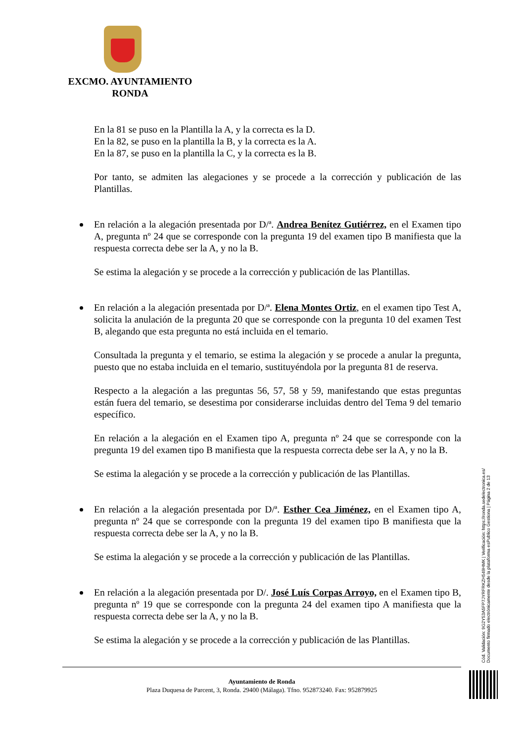EXCMO. AYUNTAMIENTO
RONDA
En la 81 se puso en la Plantilla la A, y la correcta es la D.
En la 82, se puso en la plantilla la B, y la correcta es la A.
En la 87, se puso en la plantilla la C, y la correcta es la B.
Por tanto, se admiten las alegaciones y se procede a la corrección y publicación de las Plantillas.
En relación a la alegación presentada por D/ª. Andrea Benítez Gutiérrez, en el Examen tipo A, pregunta nº 24 que se corresponde con la pregunta 19 del examen tipo B manifiesta que la respuesta correcta debe ser la A, y no la B.
Se estima la alegación y se procede a la corrección y publicación de las Plantillas.
En relación a la alegación presentada por D/ª. Elena Montes Ortiz, en el examen tipo Test A, solicita la anulación de la pregunta 20 que se corresponde con la pregunta 10 del examen Test B, alegando que esta pregunta no está incluida en el temario.
Consultada la pregunta y el temario, se estima la alegación y se procede a anular la pregunta, puesto que no estaba incluida en el temario, sustituyéndola por la pregunta 81 de reserva.
Respecto a la alegación a las preguntas 56, 57, 58 y 59, manifestando que estas preguntas están fuera del temario, se desestima por considerarse incluidas dentro del Tema 9 del temario específico.
En relación a la alegación en el Examen tipo A, pregunta nº 24 que se corresponde con la pregunta 19 del examen tipo B manifiesta que la respuesta correcta debe ser la A, y no la B.
Se estima la alegación y se procede a la corrección y publicación de las Plantillas.
En relación a la alegación presentada por D/ª. Esther Cea Jiménez, en el Examen tipo A, pregunta nº 24 que se corresponde con la pregunta 19 del examen tipo B manifiesta que la respuesta correcta debe ser la A, y no la B.
Se estima la alegación y se procede a la corrección y publicación de las Plantillas.
En relación a la alegación presentada por D/. José Luís Corpas Arroyo, en el Examen tipo B, pregunta nº 19 que se corresponde con la pregunta 24 del examen tipo A manifiesta que la respuesta correcta debe ser la A, y no la B.
Se estima la alegación y se procede a la corrección y publicación de las Plantillas.
Ayuntamiento de Ronda
Plaza Duquesa de Parcent, 3, Ronda. 29400 (Málaga). Tfno. 952873240. Fax: 952879925
Cód. Validación: 9G2Y53A5FP7JYRFRKZH549HMK | Verificación: https://ronda.sedelectronica.es/
Documento firmado electrónicamente desde la plataforma esPublico Gestiona | Página 2 de 13